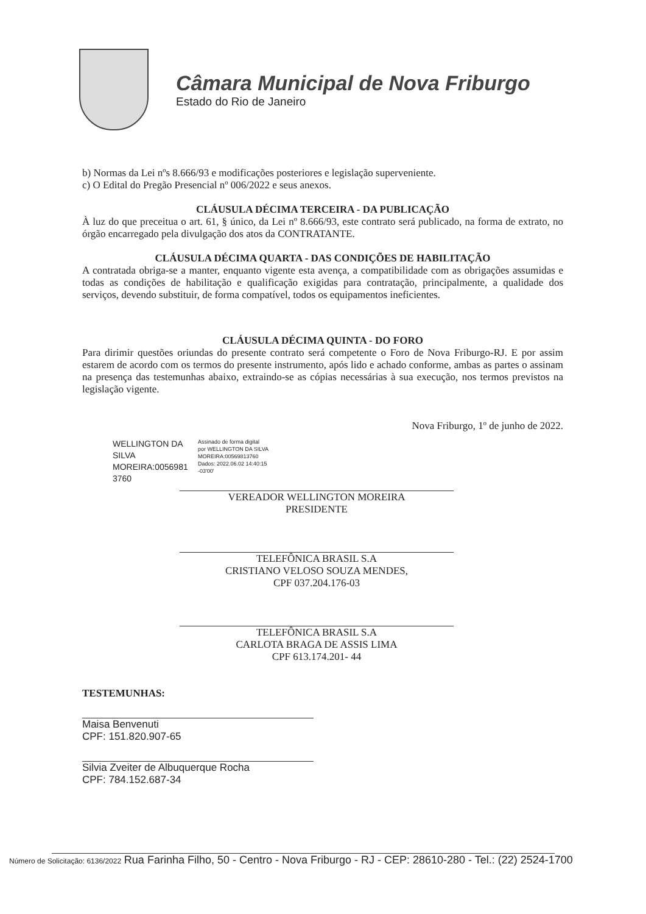Câmara Municipal de Nova Friburgo
Estado do Rio de Janeiro
b) Normas da Lei nºs 8.666/93 e modificações posteriores e legislação superveniente.
c) O Edital do Pregão Presencial nº 006/2022 e seus anexos.
CLÁUSULA DÉCIMA TERCEIRA - DA PUBLICAÇÃO
À luz do que preceitua o art. 61, § único, da Lei nº 8.666/93, este contrato será publicado, na forma de extrato, no órgão encarregado pela divulgação dos atos da CONTRATANTE.
CLÁUSULA DÉCIMA QUARTA - DAS CONDIÇÕES DE HABILITAÇÃO
A contratada obriga-se a manter, enquanto vigente esta avença, a compatibilidade com as obrigações assumidas e todas as condições de habilitação e qualificação exigidas para contratação, principalmente, a qualidade dos serviços, devendo substituir, de forma compatível, todos os equipamentos ineficientes.
CLÁUSULA DÉCIMA QUINTA - DO FORO
Para dirimir questões oriundas do presente contrato será competente o Foro de Nova Friburgo-RJ. E por assim estarem de acordo com os termos do presente instrumento, após lido e achado conforme, ambas as partes o assinam na presença das testemunhas abaixo, extraindo-se as cópias necessárias à sua execução, nos termos previstos na legislação vigente.
Nova Friburgo, 1º de junho de 2022.
WELLINGTON DA SILVA MOREIRA:0056981 3760
Assinado de forma digital
por WELLINGTON DA SILVA
MOREIRA:00569813760
Dados: 2022.06.02 14:40:15
-03'00'
VEREADOR WELLINGTON MOREIRA
PRESIDENTE
TELEFÔNICA BRASIL S.A
CRISTIANO VELOSO SOUZA MENDES,
CPF 037.204.176-03
TELEFÔNICA BRASIL S.A
CARLOTA BRAGA DE ASSIS LIMA
CPF 613.174.201- 44
TESTEMUNHAS:
Maisa Benvenuti
CPF: 151.820.907-65
Silvia Zveiter de Albuquerque Rocha
CPF: 784.152.687-34
Número de Solicitação: 6136/2022 Rua Farinha Filho, 50 - Centro - Nova Friburgo - RJ - CEP: 28610-280 - Tel.: (22) 2524-1700